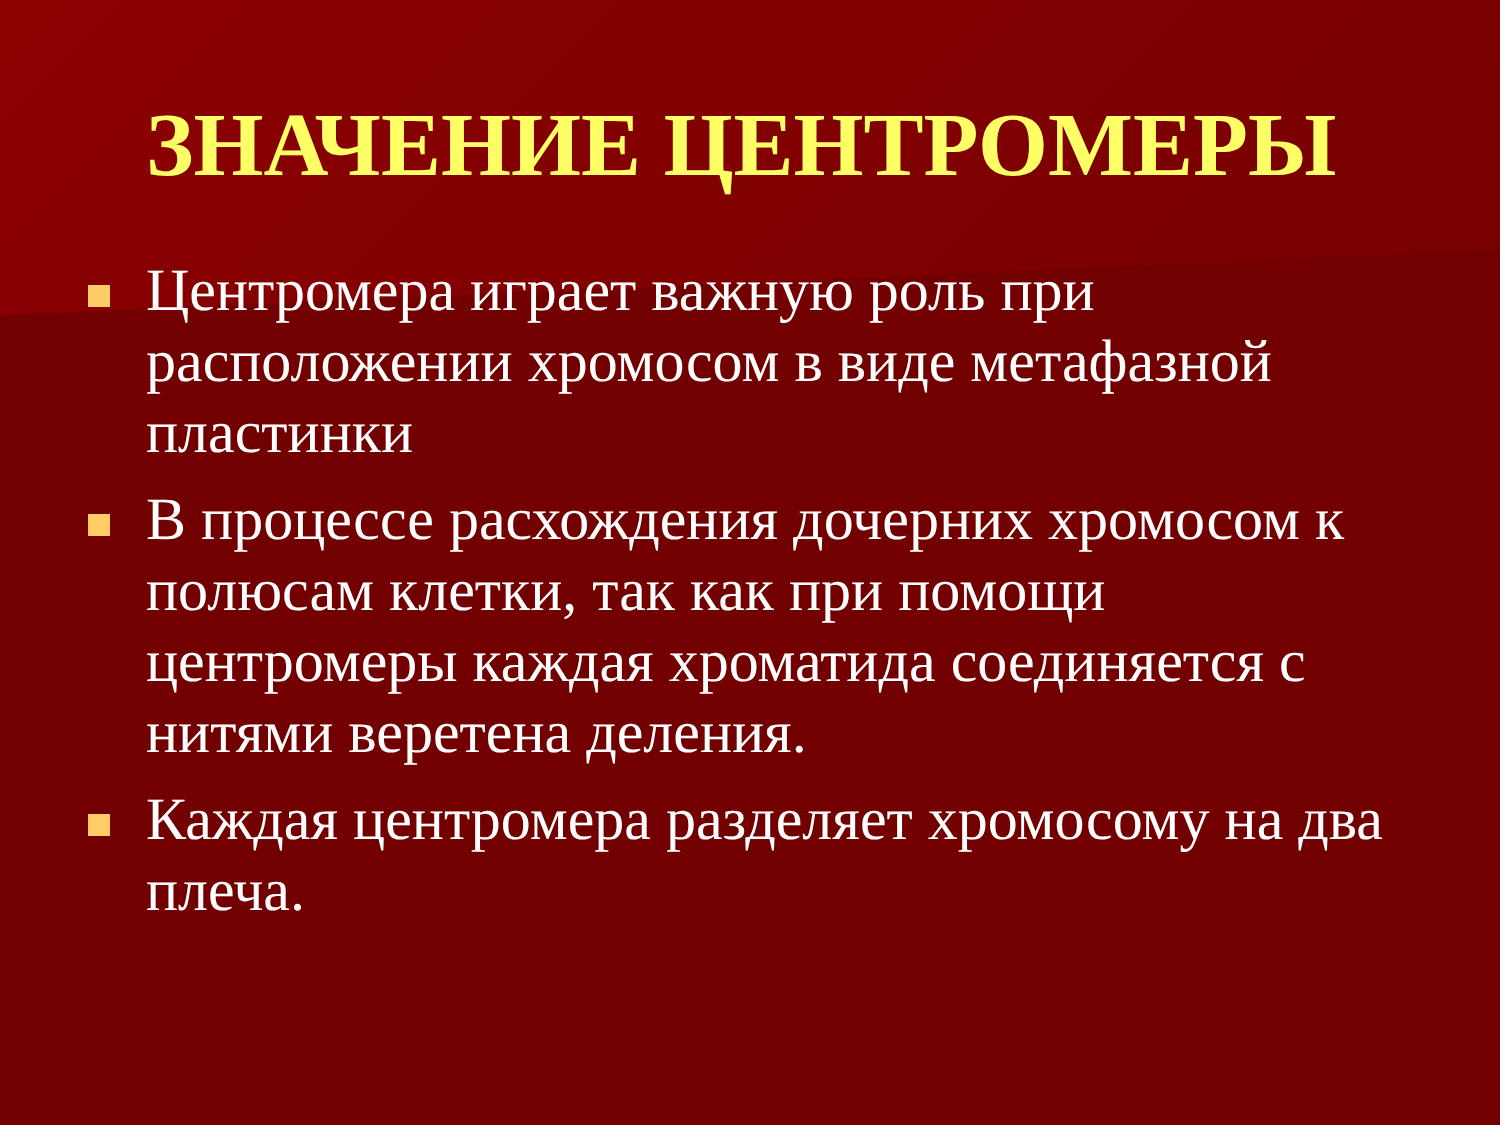ЗНАЧЕНИЕ ЦЕНТРОМЕРЫ
Центромера играет важную роль при расположении хромосом в виде метафазной пластинки
В процессе расхождения дочерних хромосом к полюсам клетки, так как при помощи центромеры каждая хроматида соединяется с нитями веретена деления.
Каждая центромера разделяет хромосому на два плеча.